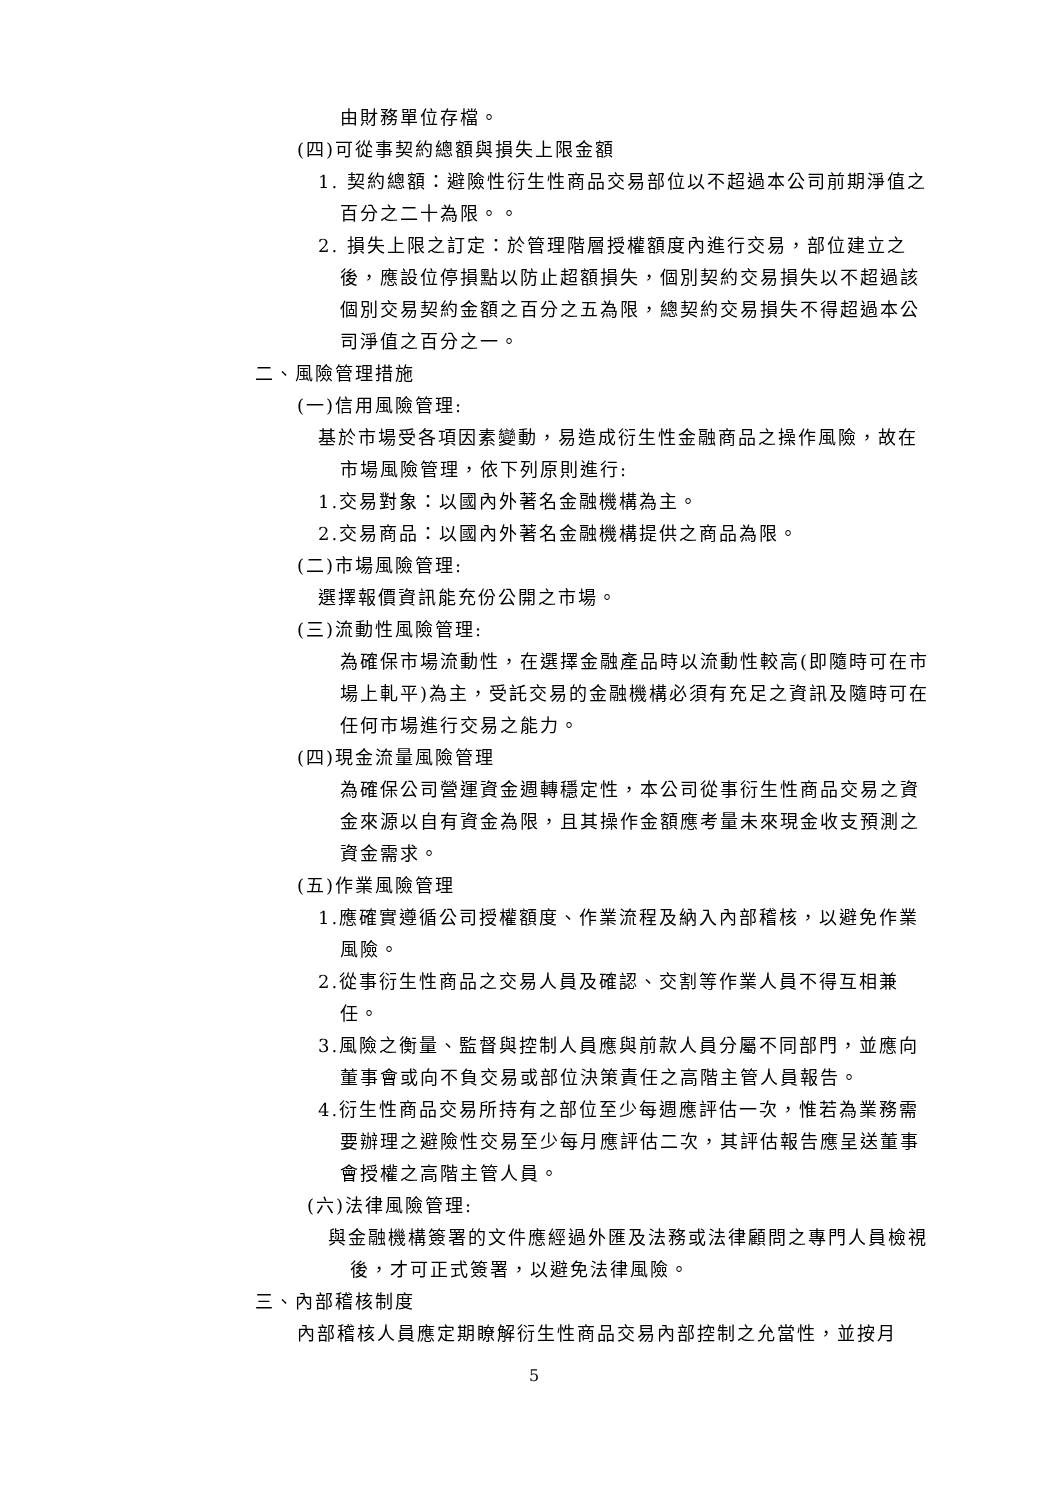由財務單位存檔。
(四)可從事契約總額與損失上限金額
1. 契約總額：避險性衍生性商品交易部位以不超過本公司前期淨值之百分之二十為限。。
2. 損失上限之訂定：於管理階層授權額度內進行交易，部位建立之後，應設位停損點以防止超額損失，個別契約交易損失以不超過該個別交易契約金額之百分之五為限，總契約交易損失不得超過本公司淨值之百分之一。
二、風險管理措施
(一)信用風險管理:
基於市場受各項因素變動，易造成衍生性金融商品之操作風險，故在市場風險管理，依下列原則進行:
1.交易對象：以國內外著名金融機構為主。
2.交易商品：以國內外著名金融機構提供之商品為限。
(二)市場風險管理:
選擇報價資訊能充份公開之市場。
(三)流動性風險管理:
為確保市場流動性，在選擇金融產品時以流動性較高(即隨時可在市場上軋平)為主，受託交易的金融機構必須有充足之資訊及隨時可在任何市場進行交易之能力。
(四)現金流量風險管理
為確保公司營運資金週轉穩定性，本公司從事衍生性商品交易之資金來源以自有資金為限，且其操作金額應考量未來現金收支預測之資金需求。
(五)作業風險管理
1.應確實遵循公司授權額度、作業流程及納入內部稽核，以避免作業風險。
2.從事衍生性商品之交易人員及確認、交割等作業人員不得互相兼任。
3.風險之衡量、監督與控制人員應與前款人員分屬不同部門，並應向董事會或向不負交易或部位決策責任之高階主管人員報告。
4.衍生性商品交易所持有之部位至少每週應評估一次，惟若為業務需要辦理之避險性交易至少每月應評估二次，其評估報告應呈送董事會授權之高階主管人員。
(六)法律風險管理:
與金融機構簽署的文件應經過外匯及法務或法律顧問之專門人員檢視後，才可正式簽署，以避免法律風險。
三、內部稽核制度
內部稽核人員應定期瞭解衍生性商品交易內部控制之允當性，並按月
5